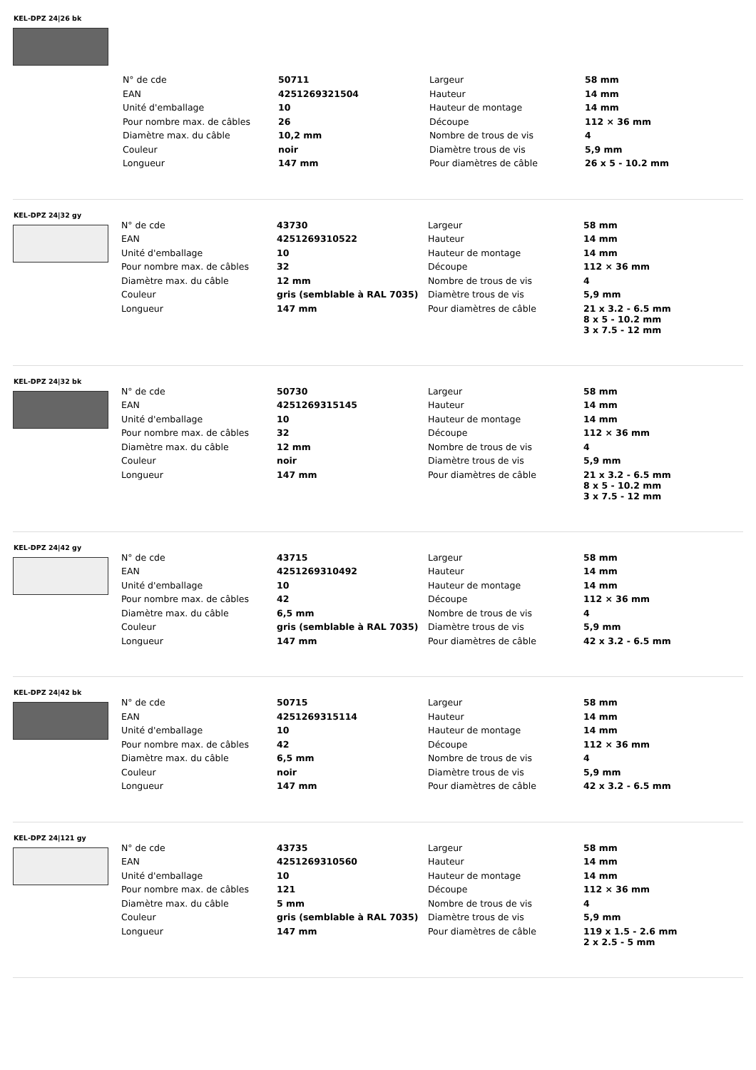KEL-DPZ 24|26 bk
| N° de cde | 50711 | Largeur | 58 mm |
| EAN | 4251269321504 | Hauteur | 14 mm |
| Unité d'emballage | 10 | Hauteur de montage | 14 mm |
| Pour nombre max. de câbles | 26 | Découpe | 112 × 36 mm |
| Diamètre max. du câble | 10,2 mm | Nombre de trous de vis | 4 |
| Couleur | noir | Diamètre trous de vis | 5,9 mm |
| Longueur | 147 mm | Pour diamètres de câble | 26 x 5 - 10.2 mm |
KEL-DPZ 24|32 gy
| N° de cde | 43730 | Largeur | 58 mm |
| EAN | 4251269310522 | Hauteur | 14 mm |
| Unité d'emballage | 10 | Hauteur de montage | 14 mm |
| Pour nombre max. de câbles | 32 | Découpe | 112 × 36 mm |
| Diamètre max. du câble | 12 mm | Nombre de trous de vis | 4 |
| Couleur | gris (semblable à RAL 7035) | Diamètre trous de vis | 5,9 mm |
| Longueur | 147 mm | Pour diamètres de câble | 21 x 3.2 - 6.5 mm 8 x 5 - 10.2 mm 3 x 7.5 - 12 mm |
KEL-DPZ 24|32 bk
| N° de cde | 50730 | Largeur | 58 mm |
| EAN | 4251269315145 | Hauteur | 14 mm |
| Unité d'emballage | 10 | Hauteur de montage | 14 mm |
| Pour nombre max. de câbles | 32 | Découpe | 112 × 36 mm |
| Diamètre max. du câble | 12 mm | Nombre de trous de vis | 4 |
| Couleur | noir | Diamètre trous de vis | 5,9 mm |
| Longueur | 147 mm | Pour diamètres de câble | 21 x 3.2 - 6.5 mm 8 x 5 - 10.2 mm 3 x 7.5 - 12 mm |
KEL-DPZ 24|42 gy
| N° de cde | 43715 | Largeur | 58 mm |
| EAN | 4251269310492 | Hauteur | 14 mm |
| Unité d'emballage | 10 | Hauteur de montage | 14 mm |
| Pour nombre max. de câbles | 42 | Découpe | 112 × 36 mm |
| Diamètre max. du câble | 6,5 mm | Nombre de trous de vis | 4 |
| Couleur | gris (semblable à RAL 7035) | Diamètre trous de vis | 5,9 mm |
| Longueur | 147 mm | Pour diamètres de câble | 42 x 3.2 - 6.5 mm |
KEL-DPZ 24|42 bk
| N° de cde | 50715 | Largeur | 58 mm |
| EAN | 4251269315114 | Hauteur | 14 mm |
| Unité d'emballage | 10 | Hauteur de montage | 14 mm |
| Pour nombre max. de câbles | 42 | Découpe | 112 × 36 mm |
| Diamètre max. du câble | 6,5 mm | Nombre de trous de vis | 4 |
| Couleur | noir | Diamètre trous de vis | 5,9 mm |
| Longueur | 147 mm | Pour diamètres de câble | 42 x 3.2 - 6.5 mm |
KEL-DPZ 24|121 gy
| N° de cde | 43735 | Largeur | 58 mm |
| EAN | 4251269310560 | Hauteur | 14 mm |
| Unité d'emballage | 10 | Hauteur de montage | 14 mm |
| Pour nombre max. de câbles | 121 | Découpe | 112 × 36 mm |
| Diamètre max. du câble | 5 mm | Nombre de trous de vis | 4 |
| Couleur | gris (semblable à RAL 7035) | Diamètre trous de vis | 5,9 mm |
| Longueur | 147 mm | Pour diamètres de câble | 119 x 1.5 - 2.6 mm 2 x 2.5 - 5 mm |